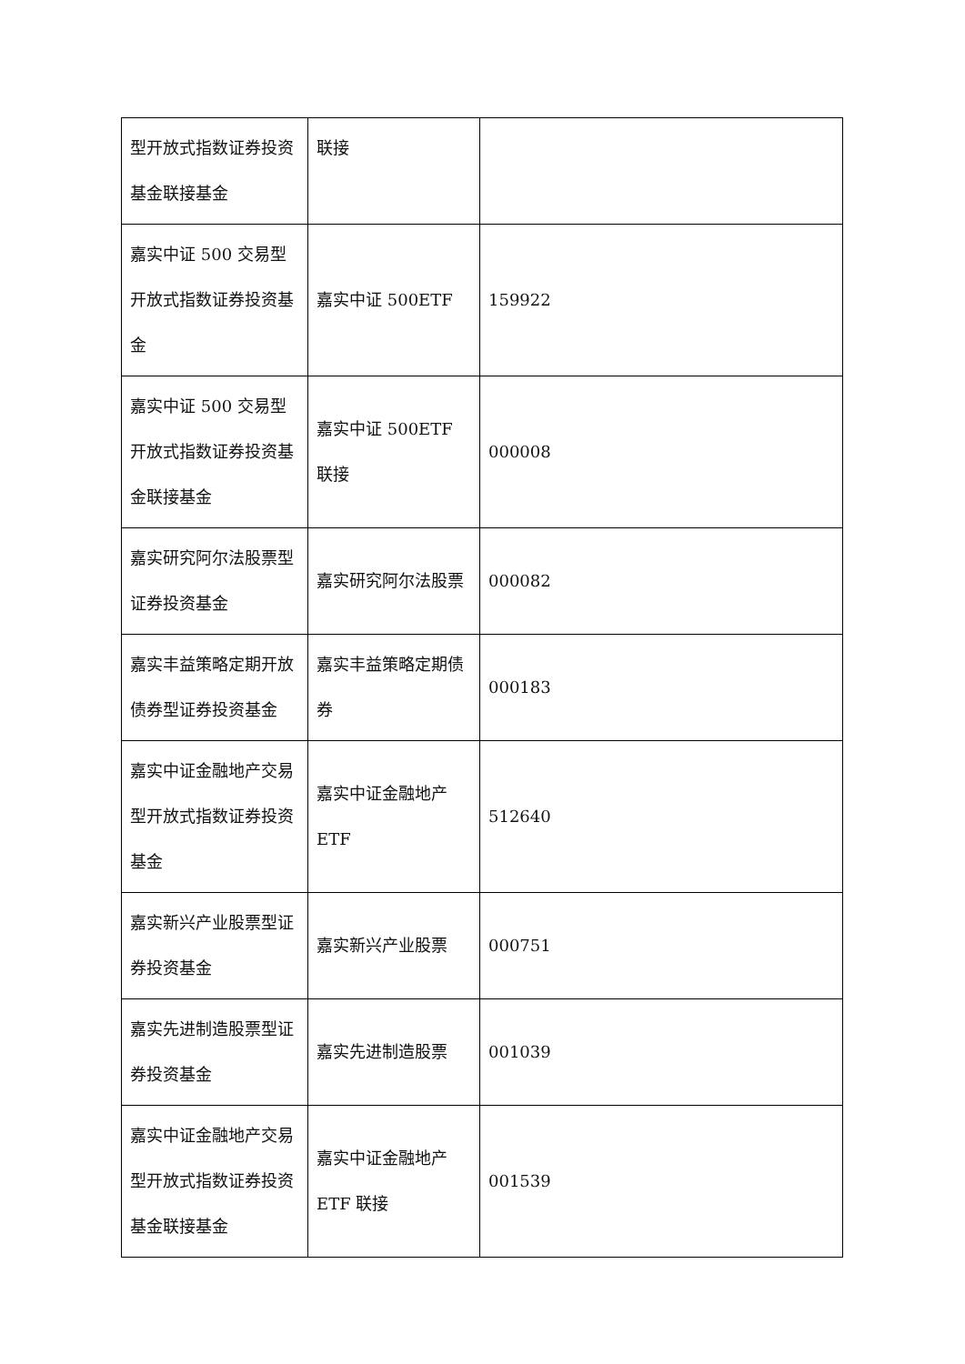| 型开放式指数证券投资基金联接基金 | 联接 | |
| 嘉实中证 500 交易型开放式指数证券投资基金 | 嘉实中证 500ETF | 159922 |
| 嘉实中证 500 交易型开放式指数证券投资基金联接基金 | 嘉实中证 500ETF 联接 | 000008 |
| 嘉实研究阿尔法股票型证券投资基金 | 嘉实研究阿尔法股票 | 000082 |
| 嘉实丰益策略定期开放债券型证券投资基金 | 嘉实丰益策略定期债券 | 000183 |
| 嘉实中证金融地产交易型开放式指数证券投资基金 | 嘉实中证金融地产 ETF | 512640 |
| 嘉实新兴产业股票型证券投资基金 | 嘉实新兴产业股票 | 000751 |
| 嘉实先进制造股票型证券投资基金 | 嘉实先进制造股票 | 001039 |
| 嘉实中证金融地产交易型开放式指数证券投资基金联接基金 | 嘉实中证金融地产 ETF 联接 | 001539 |